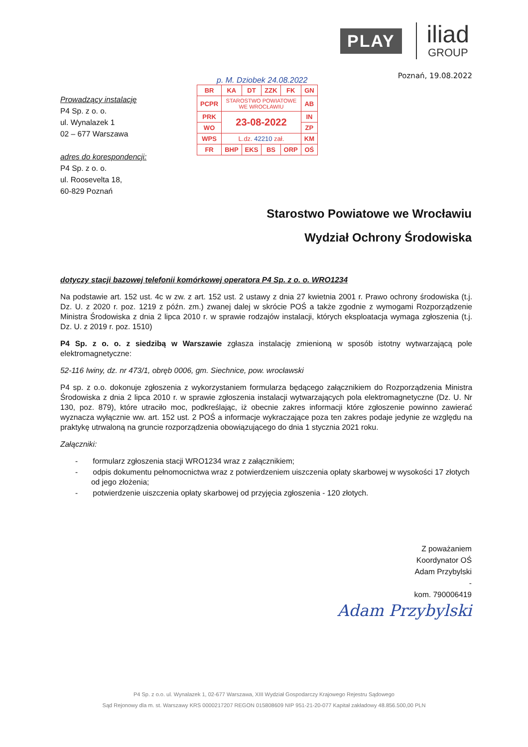PLAY
iliad
GROUP
p. M. Dziobek 24.08.2022
| BR | KA | DT | ZZK | FK | GN |
| PCPR | STAROSTWO POWIATOWE WE WROCŁAWIU | | | | AB |
| PRK | 23-08-2022 | | | | IN |
| WO | | | | | ZP |
| WPS | L.dz. 42210 zał. | | | | KM |
| FR | BHP | EKS | BS | ORP | OŚ |
Poznań, 19.08.2022
Prowadzący instalację
P4 Sp. z o. o.
ul. Wynalazek 1
02 – 677 Warszawa
adres do korespondencji:
P4 Sp. z o. o.
ul. Roosevelta 18,
60-829 Poznań
Starostwo Powiatowe we Wrocławiu
Wydział Ochrony Środowiska
dotyczy stacji bazowej telefonii komórkowej operatora P4 Sp. z o. o. WRO1234
Na podstawie art. 152 ust. 4c w zw. z art. 152 ust. 2 ustawy z dnia 27 kwietnia 2001 r. Prawo ochrony środowiska (t.j. Dz. U. z 2020 r. poz. 1219 z późn. zm.) zwanej dalej w skrócie POŚ a także zgodnie z wymogami Rozporządzenie Ministra Środowiska z dnia 2 lipca 2010 r. w sprawie rodzajów instalacji, których eksploatacja wymaga zgłoszenia (t.j. Dz. U. z 2019 r. poz. 1510)
P4 Sp. z o. o. z siedzibą w Warszawie zgłasza instalację zmienioną w sposób istotny wytwarzającą pole elektromagnetyczne:
52-116 Iwiny, dz. nr 473/1, obręb 0006, gm. Siechnice, pow. wrocławski
P4 sp. z o.o. dokonuje zgłoszenia z wykorzystaniem formularza będącego załącznikiem do Rozporządzenia Ministra Środowiska z dnia 2 lipca 2010 r. w sprawie zgłoszenia instalacji wytwarzających pola elektromagnetyczne (Dz. U. Nr 130, poz. 879), które utraciło moc, podkreślając, iż obecnie zakres informacji które zgłoszenie powinno zawierać wyznacza wyłącznie ww. art. 152 ust. 2 POŚ a informacje wykraczające poza ten zakres podaje jedynie ze względu na praktykę utrwaloną na gruncie rozporządzenia obowiązującego do dnia 1 stycznia 2021 roku.
Załączniki:
- formularz zgłoszenia stacji WRO1234 wraz z załącznikiem;
- odpis dokumentu pełnomocnictwa wraz z potwierdzeniem uiszczenia opłaty skarbowej w wysokości 17 złotych od jego złożenia;
- potwierdzenie uiszczenia opłaty skarbowej od przyjęcia zgłoszenia - 120 złotych.
Z poważaniem
Koordynator OŚ
Adam Przybylski
-
kom. 790006419
Adam Przybylski
P4 Sp. z o.o. ul. Wynalazek 1, 02-677 Warszawa, XIII Wydział Gospodarczy Krajowego Rejestru Sądowego
Sąd Rejonowy dla m. st. Warszawy KRS 0000217207 REGON 015808609 NIP 951-21-20-077 Kapitał zakładowy 48.856.500,00 PLN